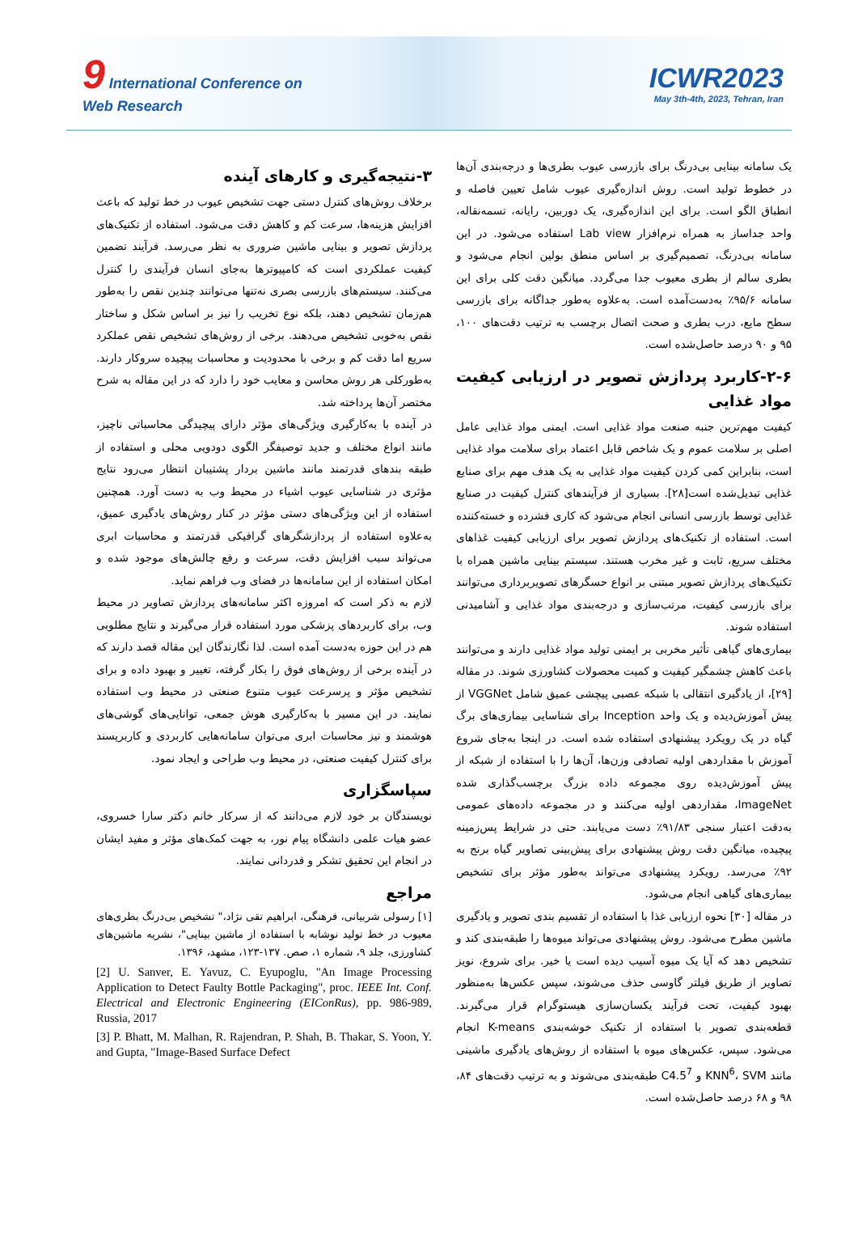9 International Conference on
Web Research
ICWR2023
May 3th-4th, 2023, Tehran, Iran
یک سامانه بینایی بی‌درنگ برای بازرسی عیوب بطری‌ها و درجه‌بندی آن‌ها در خطوط تولید است. روش اندازه‌گیری عیوب شامل تعیین فاصله و انطباق الگو است. برای این اندازه‌گیری، یک دوربین، رایانه، تسمه‌نقاله، واحد جداساز به همراه نرم‌افزار Lab view استفاده می‌شود. در این سامانه بی‌درنگ، تصمیم‌گیری بر اساس منطق بولین انجام می‌شود و بطری سالم از بطری معیوب جدا می‌گردد. میانگین دقت کلی برای این سامانه ۹۵/۶٪ به‌دست‌آمده است. به‌علاوه به‌طور جداگانه برای بازرسی سطح مایع، درب بطری و صحت اتصال برچسب به ترتیب دقت‌های ۱۰۰، ۹۵ و ۹۰ درصد حاصل‌شده است.
۲-۶-کاربرد پردازش تصویر در ارزیابی کیفیت مواد غذایی
کیفیت مهم‌ترین جنبه صنعت مواد غذایی است. ایمنی مواد غذایی عامل اصلی بر سلامت عموم و یک شاخص قابل اعتماد برای سلامت مواد غذایی است، بنابراین کمی کردن کیفیت مواد غذایی به یک هدف مهم برای صنایع غذایی تبدیل‌شده است[۲۸]. بسیاری از فرآیندهای کنترل کیفیت در صنایع غذایی توسط بازرسی انسانی انجام می‌شود که کاری فشرده و خسته‌کننده است. استفاده از تکنیک‌های پردازش تصویر برای ارزیابی کیفیت غذاهای مختلف سریع، ثابت و غیر مخرب هستند. سیستم بینایی ماشین همراه با تکنیک‌های پردازش تصویر مبتنی بر انواع حسگرهای تصویربرداری می‌توانند برای بازرسی کیفیت، مرتب‌سازی و درجه‌بندی مواد غذایی و آشامیدنی استفاده شوند.
بیماری‌های گیاهی تأثیر مخربی بر ایمنی تولید مواد غذایی دارند و می‌توانند باعث کاهش چشمگیر کیفیت و کمیت محصولات کشاورزی شوند. در مقاله [۲۹]، از یادگیری انتقالی با شبکه عصبی پیچشی عمیق شامل VGGNet از پیش آموزش‌دیده و یک واحد Inception برای شناسایی بیماری‌های برگ گیاه در یک رویکرد پیشنهادی استفاده شده است. در اینجا به‌جای شروع آموزش با مقداردهی اولیه تصادفی وزن‌ها، آن‌ها را با استفاده از شبکه از پیش آموزش‌دیده روی مجموعه داده بزرگ برچسب‌گذاری شده ImageNet، مقداردهی اولیه می‌کنند و در مجموعه داده‌های عمومی به‌دقت اعتبار سنجی ۹۱/۸۳٪ دست می‌یابند. حتی در شرایط پس‌زمینه پیچیده، میانگین دقت روش پیشنهادی برای پیش‌بینی تصاویر گیاه برنج به ۹۲٪ می‌رسد. رویکرد پیشنهادی می‌تواند به‌طور مؤثر برای تشخیص بیماری‌های گیاهی انجام می‌شود.
در مقاله [۳۰] نحوه ارزیابی غذا با استفاده از تقسیم بندی تصویر و یادگیری ماشین مطرح می‌شود. روش پیشنهادی می‌تواند میوه‌ها را طبقه‌بندی کند و تشخیص دهد که آیا یک میوه آسیب دیده است یا خیر. برای شروع، نویز تصاویر از طریق فیلتر گاوسی حذف می‌شوند، سپس عکس‌ها به‌منظور بهبود کیفیت، تحت فرآیند یکسان‌سازی هیستوگرام قرار می‌گیرند. قطعه‌بندی تصویر با استفاده از تکنیک خوشه‌بندی K-means انجام می‌شود. سپس، عکس‌های میوه با استفاده از روش‌های یادگیری ماشینی مانند KNN<sup>6</sup>، SVM و C4.5<sup>7</sup> طبقه‌بندی می‌شوند و به ترتیب دقت‌های ۸۴، ۹۸ و ۶۸ درصد حاصل‌شده است.
۳-نتیجه‌گیری و کارهای آینده
برخلاف روش‌های کنترل دستی جهت تشخیص عیوب در خط تولید که باعث افزایش هزینه‌ها، سرعت کم و کاهش دقت می‌شود. استفاده از تکنیک‌های پردازش تصویر و بینایی ماشین ضروری به نظر می‌رسد. فرآیند تضمین کیفیت عملکردی است که کامپیوترها به‌جای انسان فرآیندی را کنترل می‌کنند. سیستم‌های بازرسی بصری نه‌تنها می‌توانند چندین نقص را به‌طور هم‌زمان تشخیص دهند، بلکه نوع تخریب را نیز بر اساس شکل و ساختار نقص به‌خوبی تشخیص می‌دهند. برخی از روش‌های تشخیص نقص عملکرد سریع اما دقت کم و برخی با محدودیت و محاسبات پیچیده سروکار دارند. به‌طورکلی هر روش محاسن و معایب خود را دارد که در این مقاله به شرح مختصر آن‌ها پرداخته شد.
در آینده با به‌کارگیری ویژگی‌های مؤثر دارای پیچیدگی محاسباتی ناچیز، مانند انواع مختلف و جدید توصیفگر الگوی دودویی محلی و استفاده از طبقه بندهای قدرتمند مانند ماشین بردار پشتیبان انتظار می‌رود نتایج مؤثری در شناسایی عیوب اشیاء در محیط وب به دست آورد. همچنین استفاده از این ویژگی‌های دستی مؤثر در کنار روش‌های یادگیری عمیق، به‌علاوه استفاده از پردازشگرهای گرافیکی قدرتمند و محاسبات ابری می‌تواند سبب افزایش دقت، سرعت و رفع چالش‌های موجود شده و امکان استفاده از این سامانه‌ها در فضای وب فراهم نماید.
لازم به ذکر است که امروزه اکثر سامانه‌های پردازش تصاویر در محیط وب، برای کاربردهای پزشکی مورد استفاده قرار می‌گیرند و نتایج مطلوبی هم در این حوزه به‌دست آمده است. لذا نگارندگان این مقاله قصد دارند که در آینده برخی از روش‌های فوق را بکار گرفته، تغییر و بهبود داده و برای تشخیص مؤثر و پرسرعت عیوب متنوع صنعتی در محیط وب استفاده نمایند. در این مسیر با به‌کارگیری هوش جمعی، توانایی‌های گوشی‌های هوشمند و نیز محاسبات ابری می‌توان سامانه‌هایی کاربردی و کاربرپسند برای کنترل کیفیت صنعتی، در محیط وب طراحی و ایجاد نمود.
سپاسگزاری
نویسندگان بر خود لازم می‌دانند که از سرکار خانم دکتر سارا خسروی، عضو هیات علمی دانشگاه پیام نور، به جهت کمک‌های مؤثر و مفید ایشان در انجام این تحقیق تشکر و قدردانی نمایند.
مراجع
[۱] رسولی شربیانی، فرهنگی، ابراهیم تقی نژاد،" تشخیص بی‌درنگ بطری‌های معیوب در خط تولید نوشابه با استفاده از ماشین بینایی"، نشریه ماشین‌های کشاورزی، جلد ۹، شماره ۱، صص. ۱۳۷-۱۲۳، مشهد، ۱۳۹۶.
[2] U. Sanver, E. Yavuz, C. Eyupoglu, "An Image Processing Application to Detect Faulty Bottle Packaging", proc. IEEE Int. Conf. Electrical and Electronic Engineering (EIConRus), pp. 986-989, Russia, 2017
[3] P. Bhatt, M. Malhan, R. Rajendran, P. Shah, B. Thakar, S. Yoon, Y. and Gupta, "Image-Based Surface Defect